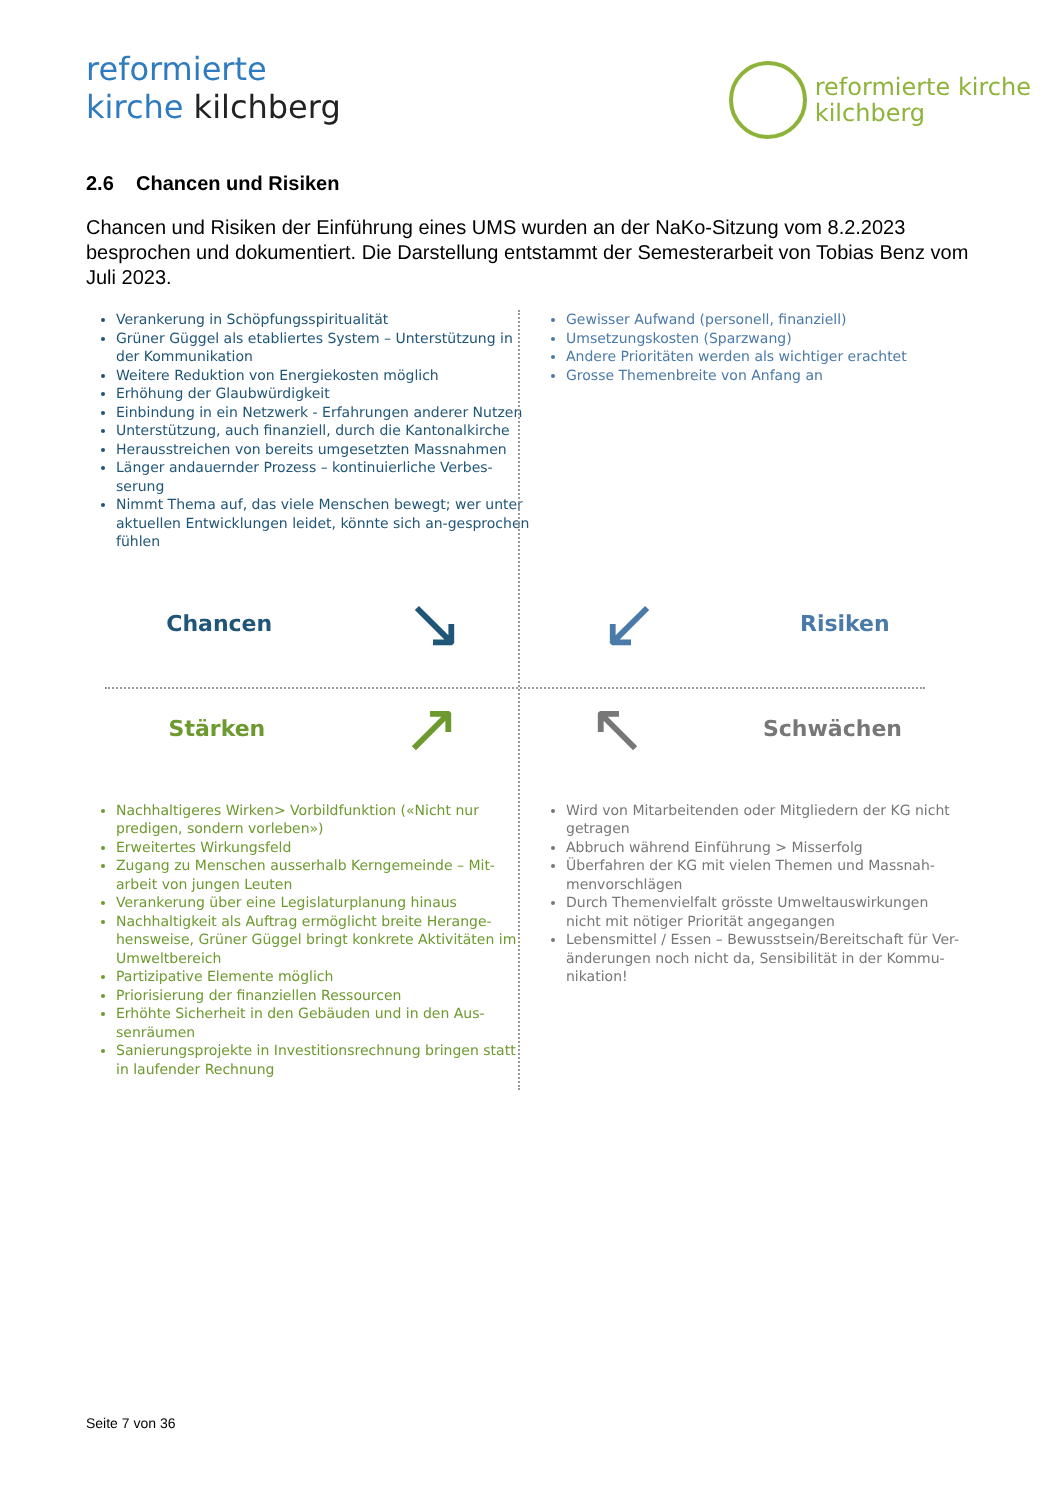reformierte
kirche kilchberg
reformierte kirche
kilchberg
2.6 Chancen und Risiken
Chancen und Risiken der Einführung eines UMS wurden an der NaKo-Sitzung vom 8.2.2023 besprochen und dokumentiert. Die Darstellung entstammt der Semesterarbeit von Tobias Benz vom Juli 2023.
Verankerung in Schöpfungsspiritualität
Grüner Güggel als etabliertes System – Unterstützung in der Kommunikation
Weitere Reduktion von Energiekosten möglich
Erhöhung der Glaubwürdigkeit
Einbindung in ein Netzwerk - Erfahrungen anderer Nutzen
Unterstützung, auch finanziell, durch die Kantonalkirche
Herausstreichen von bereits umgesetzten Massnahmen
Länger andauernder Prozess – kontinuierliche Verbes-serung
Nimmt Thema auf, das viele Menschen bewegt; wer unter aktuellen Entwicklungen leidet, könnte sich an-gesprochen fühlen
Gewisser Aufwand (personell, finanziell)
Umsetzungskosten (Sparzwang)
Andere Prioritäten werden als wichtiger erachtet
Grosse Themenbreite von Anfang an
Chancen ↘
↙ Risiken
Stärken ↗
↖ Schwächen
Nachhaltigeres Wirken> Vorbildfunktion («Nicht nur predigen, sondern vorleben»)
Erweitertes Wirkungsfeld
Zugang zu Menschen ausserhalb Kerngemeinde – Mit-arbeit von jungen Leuten
Verankerung über eine Legislaturplanung hinaus
Nachhaltigkeit als Auftrag ermöglicht breite Herange-hensweise, Grüner Güggel bringt konkrete Aktivitäten im Umweltbereich
Partizipative Elemente möglich
Priorisierung der finanziellen Ressourcen
Erhöhte Sicherheit in den Gebäuden und in den Aus-senräumen
Sanierungsprojekte in Investitionsrechnung bringen statt in laufender Rechnung
Wird von Mitarbeitenden oder Mitgliedern der KG nicht getragen
Abbruch während Einführung > Misserfolg
Überfahren der KG mit vielen Themen und Massnah-menvorschlägen
Durch Themenvielfalt grösste Umweltauswirkungen nicht mit nötiger Priorität angegangen
Lebensmittel / Essen – Bewusstsein/Bereitschaft für Ver-änderungen noch nicht da, Sensibilität in der Kommu-nikation!
Seite 7 von 36